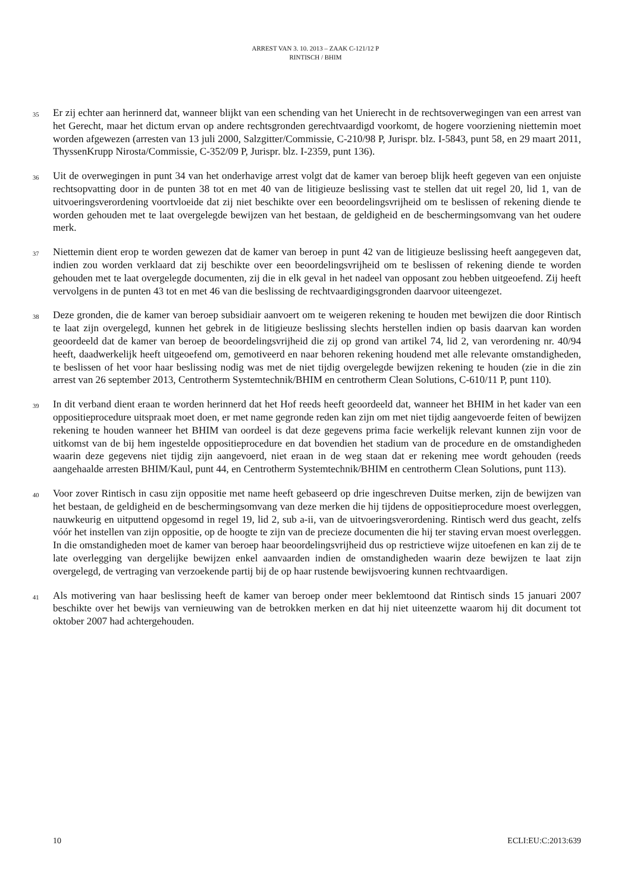ARREST VAN 3. 10. 2013 – ZAAK C-121/12 P
RINTISCH / BHIM
35
Er zij echter aan herinnerd dat, wanneer blijkt van een schending van het Unierecht in de rechtsoverwegingen van een arrest van het Gerecht, maar het dictum ervan op andere rechtsgronden gerechtvaardigd voorkomt, de hogere voorziening niettemin moet worden afgewezen (arresten van 13 juli 2000, Salzgitter/Commissie, C-210/98 P, Jurispr. blz. I-5843, punt 58, en 29 maart 2011, ThyssenKrupp Nirosta/Commissie, C-352/09 P, Jurispr. blz. I-2359, punt 136).
36
Uit de overwegingen in punt 34 van het onderhavige arrest volgt dat de kamer van beroep blijk heeft gegeven van een onjuiste rechtsopvatting door in de punten 38 tot en met 40 van de litigieuze beslissing vast te stellen dat uit regel 20, lid 1, van de uitvoeringsverordening voortvloeide dat zij niet beschikte over een beoordelingsvrijheid om te beslissen of rekening diende te worden gehouden met te laat overgelegde bewijzen van het bestaan, de geldigheid en de beschermingsomvang van het oudere merk.
37
Niettemin dient erop te worden gewezen dat de kamer van beroep in punt 42 van de litigieuze beslissing heeft aangegeven dat, indien zou worden verklaard dat zij beschikte over een beoordelingsvrijheid om te beslissen of rekening diende te worden gehouden met te laat overgelegde documenten, zij die in elk geval in het nadeel van opposant zou hebben uitgeoefend. Zij heeft vervolgens in de punten 43 tot en met 46 van die beslissing de rechtvaardigingsgronden daarvoor uiteengezet.
38
Deze gronden, die de kamer van beroep subsidiair aanvoert om te weigeren rekening te houden met bewijzen die door Rintisch te laat zijn overgelegd, kunnen het gebrek in de litigieuze beslissing slechts herstellen indien op basis daarvan kan worden geoordeeld dat de kamer van beroep de beoordelingsvrijheid die zij op grond van artikel 74, lid 2, van verordening nr. 40/94 heeft, daadwerkelijk heeft uitgeoefend om, gemotiveerd en naar behoren rekening houdend met alle relevante omstandigheden, te beslissen of het voor haar beslissing nodig was met de niet tijdig overgelegde bewijzen rekening te houden (zie in die zin arrest van 26 september 2013, Centrotherm Systemtechnik/BHIM en centrotherm Clean Solutions, C-610/11 P, punt 110).
39
In dit verband dient eraan te worden herinnerd dat het Hof reeds heeft geoordeeld dat, wanneer het BHIM in het kader van een oppositieprocedure uitspraak moet doen, er met name gegronde reden kan zijn om met niet tijdig aangevoerde feiten of bewijzen rekening te houden wanneer het BHIM van oordeel is dat deze gegevens prima facie werkelijk relevant kunnen zijn voor de uitkomst van de bij hem ingestelde oppositieprocedure en dat bovendien het stadium van de procedure en de omstandigheden waarin deze gegevens niet tijdig zijn aangevoerd, niet eraan in de weg staan dat er rekening mee wordt gehouden (reeds aangehaalde arresten BHIM/Kaul, punt 44, en Centrotherm Systemtechnik/BHIM en centrotherm Clean Solutions, punt 113).
40
Voor zover Rintisch in casu zijn oppositie met name heeft gebaseerd op drie ingeschreven Duitse merken, zijn de bewijzen van het bestaan, de geldigheid en de beschermingsomvang van deze merken die hij tijdens de oppositieprocedure moest overleggen, nauwkeurig en uitputtend opgesomd in regel 19, lid 2, sub a-ii, van de uitvoeringsverordening. Rintisch werd dus geacht, zelfs vóór het instellen van zijn oppositie, op de hoogte te zijn van de precieze documenten die hij ter staving ervan moest overleggen. In die omstandigheden moet de kamer van beroep haar beoordelingsvrijheid dus op restrictieve wijze uitoefenen en kan zij de te late overlegging van dergelijke bewijzen enkel aanvaarden indien de omstandigheden waarin deze bewijzen te laat zijn overgelegd, de vertraging van verzoekende partij bij de op haar rustende bewijsvoering kunnen rechtvaardigen.
41
Als motivering van haar beslissing heeft de kamer van beroep onder meer beklemtoond dat Rintisch sinds 15 januari 2007 beschikte over het bewijs van vernieuwing van de betrokken merken en dat hij niet uiteenzette waarom hij dit document tot oktober 2007 had achtergehouden.
10 ECLI:EU:C:2013:639